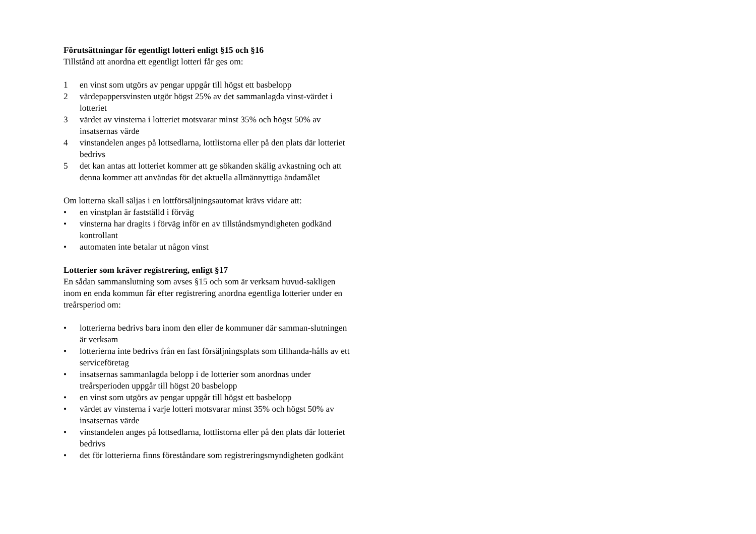Förutsättningar för egentligt lotteri enligt §15 och §16
Tillstånd att anordna ett egentligt lotteri får ges om:
1 en vinst som utgörs av pengar uppgår till högst ett basbelopp
2 värdepappersvinsten utgör högst 25% av det sammanlagda vinst-värdet i lotteriet
3 värdet av vinsterna i lotteriet motsvarar minst 35% och högst 50% av insatsernas värde
4 vinstandelen anges på lottsedlarna, lottlistorna eller på den plats där lotteriet bedrivs
5 det kan antas att lotteriet kommer att ge sökanden skälig avkastning och att denna kommer att användas för det aktuella allmännyttiga ändamålet
Om lotterna skall säljas i en lottförsäljningsautomat krävs vidare att:
• en vinstplan är fastställd i förväg
• vinsterna har dragits i förväg inför en av tillståndsmyndigheten godkänd kontrollant
• automaten inte betalar ut någon vinst
Lotterier som kräver registrering, enligt §17
En sådan sammanslutning som avses §15 och som är verksam huvud-sakligen inom en enda kommun får efter registrering anordna egentliga lotterier under en treårsperiod om:
• lotterierna bedrivs bara inom den eller de kommuner där samman-slutningen är verksam
• lotterierna inte bedrivs från en fast försäljningsplats som tillhanda-hålls av ett serviceföretag
• insatsernas sammanlagda belopp i de lotterier som anordnas under treårsperioden uppgår till högst 20 basbelopp
• en vinst som utgörs av pengar uppgår till högst ett basbelopp
• värdet av vinsterna i varje lotteri motsvarar minst 35% och högst 50% av insatsernas värde
• vinstandelen anges på lottsedlarna, lottlistorna eller på den plats där lotteriet bedrivs
• det för lotterierna finns föreståndare som registreringsmyndigheten godkänt